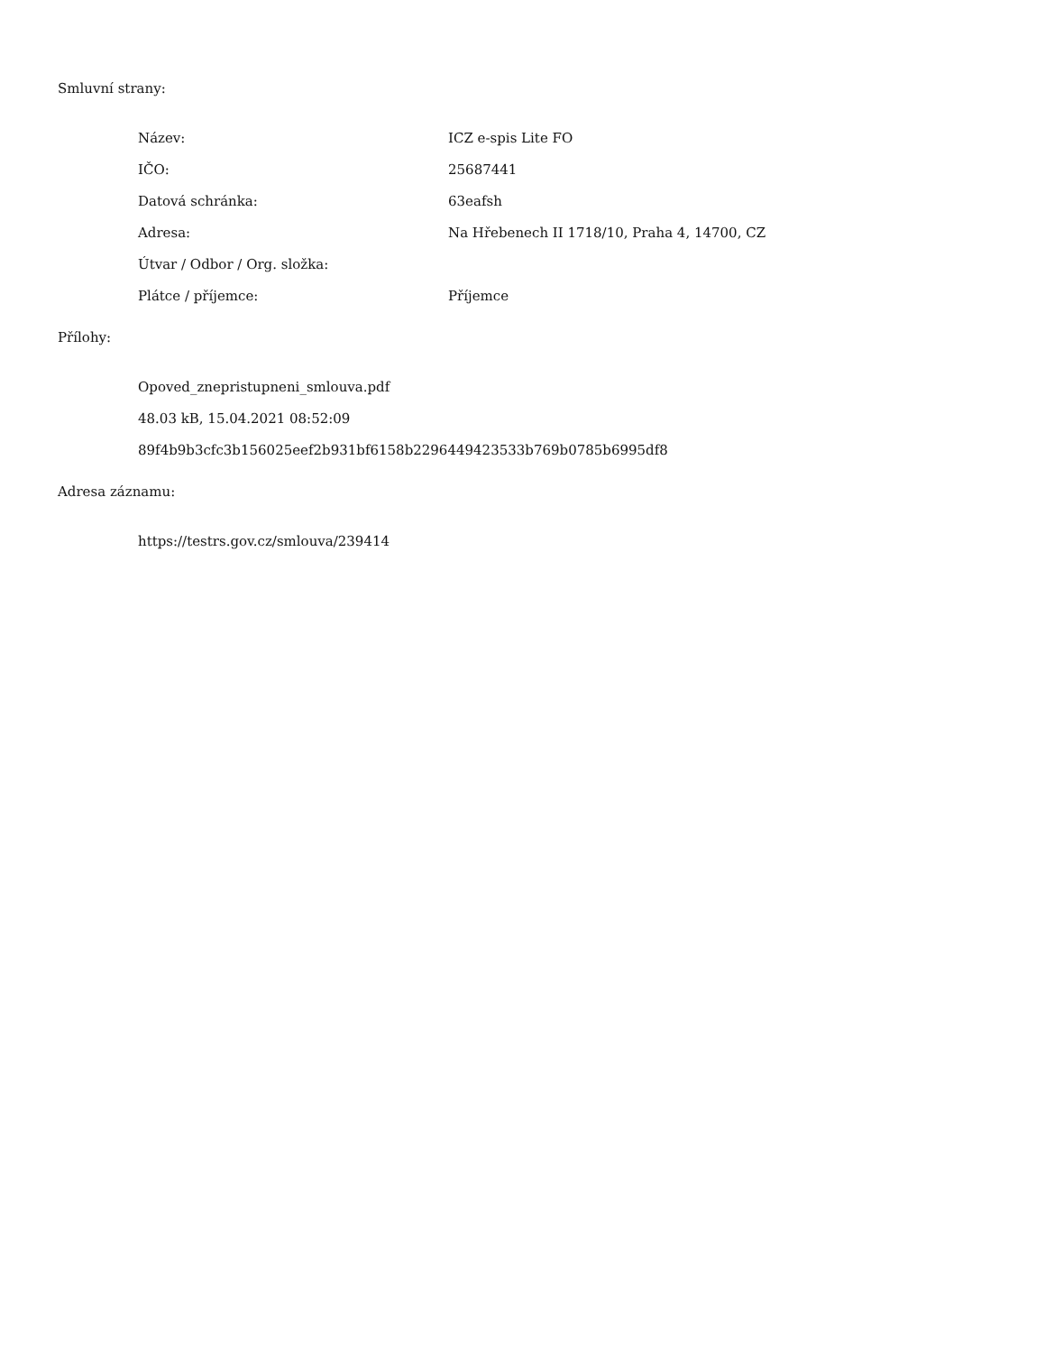Smluvní strany:
Název: ICZ e-spis Lite FO
IČO: 25687441
Datová schránka: 63eafsh
Adresa: Na Hřebenech II 1718/10, Praha 4, 14700, CZ
Útvar / Odbor / Org. složka:
Plátce / příjemce: Příjemce
Přílohy:
Opoved_znepristupneni_smlouva.pdf
48.03 kB, 15.04.2021 08:52:09
89f4b9b3cfc3b156025eef2b931bf6158b2296449423533b769b0785b6995df8
Adresa záznamu:
https://testrs.gov.cz/smlouva/239414